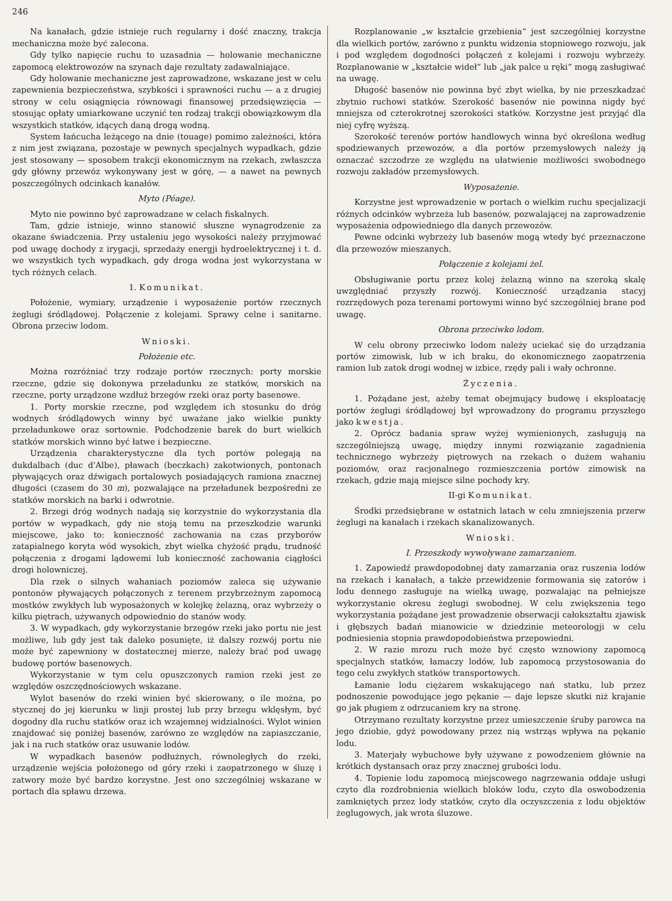246
Na kanałach, gdzie istnieje ruch regularny i dość znaczny, trakcja mechaniczna może być zalecona.
Gdy tylko napięcie ruchu to uzasadnia — holowanie mechaniczne zapomocą elektrowozów na szynach daje rezultaty zadawalniające.
Gdy holowanie mechaniczne jest zaprowadzone, wskazane jest w celu zapewnienia bezpieczeństwa, szybkości i sprawności ruchu — a z drugiej strony w celu osiągnięcia równowagi finansowej przedsięwzięcia — stosując opłaty umiarkowane uczynić ten rodzaj trakcji obowiązkowym dla wszystkich statków, idących daną drogą wodną.
System łańcucha leżącego na dnie (touage) pomimo zależności, która z nim jest związana, pozostaje w pewnych specjalnych wypadkach, gdzie jest stosowany — sposobem trakcji ekonomicznym na rzekach, zwłaszcza gdy główny przewóz wykonywany jest w górę, — a nawet na pewnych poszczególnych odcinkach kanałów.
Myto (Péage).
Myto nie powinno być zaprowadzane w celach fiskalnych.
Tam, gdzie istnieje, winno stanowić słuszne wynagrodzenie za okazane świadczenia. Przy ustaleniu jego wysokości należy przyjmować pod uwagę dochody z irygacji, sprzedaży energji hydroelektrycznej i t. d. we wszystkich tych wypadkach, gdy droga wodna jest wykorzystana w tych różnych celach.
1. Komunikat.
Położenie, wymiary, urządzenie i wyposażenie portów rzecznych żeglugi śródlądowej. Połączenie z kolejami. Sprawy celne i sanitarne. Obrona przeciw lodom.
Wnioski.
Położenie etc.
Można rozróżniać trzy rodzaje portów rzecznych: porty morskie rzeczne, gdzie się dokonywa przeładunku ze statków, morskich na rzeczne, porty urządzone wzdłuż brzegów rzeki oraz porty basenowe.
1. Porty morskie rzeczne, pod względem ich stosunku do dróg wodnych śródlądowych winny być uważane jako wielkie punkty przeładunkowe oraz sortownie. Podchodzenie barek do burt wielkich statków morskich winno być łatwe i bezpieczne.
Urządzenia charakterystyczne dla tych portów polegają na dukdalbach (duc d'Albe), pławach (beczkach) zakotwionych, pontonach pływających oraz dźwigach portalowych posiadających ramiona znacznej długości (czasem do 30 m), pozwalające na przeładunek bezpośredni ze statków morskich na barki i odwrotnie.
2. Brzegi dróg wodnych nadają się korzystnie do wykorzystania dla portów w wypadkach, gdy nie stoją temu na przeszkodzie warunki miejscowe, jako to: konieczność zachowania na czas przyborów zatapialnego koryta wód wysokich, zbyt wielka chyżość prądu, trudność połączenia z drogami lądowemi lub konieczność zachowania ciągłości drogi holowniczej.
Dla rzek o silnych wahaniach poziomów zaleca się używanie pontonów pływających połączonych z terenem przybrzeżnym zapomocą mostków zwykłych lub wyposażonych w kolejkę żelazną, oraz wybrzeży o kilku piętrach, używanych odpowiednio do stanów wody.
3. W wypadkach, gdy wykorzystanie brzegów rzeki jako portu nie jest możliwe, lub gdy jest tak daleko posunięte, iż dalszy rozwój portu nie może być zapewniony w dostatecznej mierze, należy brać pod uwagę budowę portów basenowych.
Wykorzystanie w tym celu opuszczonych ramion rzeki jest ze względów oszczędnościowych wskazane.
Wylot basenów do rzeki winien być skierowany, o ile można, po stycznej do jej kierunku w linji prostej lub przy brzegu wklęsłym, być dogodny dla ruchu statków oraz ich wzajemnej widzialności. Wylot winien znajdować się poniżej basenów, zarówno ze względów na zapiaszczanie, jak i na ruch statków oraz usuwanie lodów.
W wypadkach basenów podłużnych, równoległych do rzeki, urządzenie wejścia położonego od góry rzeki i zaopatrzonego w śluzę i zatwory może być bardzo korzystne. Jest ono szczególniej wskazane w portach dla spławu drzewa.
Rozplanowanie „w kształcie grzebienia“ jest szczególniej korzystne dla wielkich portów, zarówno z punktu widzenia stopniowego rozwoju, jak i pod względem dogodności połączeń z kolejami i rozwoju wybrzeży. Rozplanowanie w „kształcie wideł“ lub „jak palce u ręki“ mogą zasługiwać na uwagę.
Długość basenów nie powinna być zbyt wielka, by nie przeszkadzać zbytnio ruchowi statków. Szerokość basenów nie powinna nigdy być mniejsza od czterokrotnej szerokości statków. Korzystne jest przyjąć dla niej cyfrę wyższą.
Szerokość terenów portów handlowych winna być określona według spodziewanych przewozów, a dla portów przemysłowych należy ją oznaczać szczodrze ze względu na ułatwienie możliwości swobodnego rozwoju zakładów przemysłowych.
Wyposażenie.
Korzystne jest wprowadzenie w portach o wielkim ruchu specjalizacji różnych odcinków wybrzeża lub basenów, pozwalającej na zaprowadzenie wyposażenia odpowiedniego dla danych przewozów.
Pewne odcinki wybrzeży lub basenów mogą wtedy być przeznaczone dla przewozów mieszanych.
Połączenie z kolejami żel.
Obsługiwanie portu przez kolej żelazną winno na szeroką skalę uwzględniać przyszły rozwój. Konieczność urządzania stacyj rozrzędowych poza terenami portowymi winno być szczególniej brane pod uwagę.
Obrona przeciwko lodom.
W celu obrony przeciwko lodom należy uciekać się do urządzania portów zimowisk, lub w ich braku, do ekonomicznego zaopatrzenia ramion lub zatok drogi wodnej w izbice, rzędy pali i wały ochronne.
Życzenia.
1. Pożądane jest, ażeby temat obejmujący budowę i eksploatację portów żeglugi śródlądowej był wprowadzony do programu przyszłego jako kwestja.
2. Oprócz badania spraw wyżej wymienionych, zasługują na szczególniejszą uwagę, między innymi rozwiązanie zagadnienia technicznego wybrzeży piętrowych na rzekach o dużem wahaniu poziomów, oraz racjonalnego rozmieszczenia portów zimowisk na rzekach, gdzie mają miejsce silne pochody kry.
II-gi Komunikat.
Środki przedsiębrane w ostatnich latach w celu zmniejszenia przerw żeglugi na kanałach i rzekach skanalizowanych.
Wnioski.
I. Przeszkody wywoływane zamarzaniem.
1. Zapowiedź prawdopodobnej daty zamarzania oraz ruszenia lodów na rzekach i kanałach, a także przewidzenie formowania się zatorów i lodu dennego zasługuje na wielką uwagę, pozwalając na pełniejsze wykorzystanie okresu żeglugi swobodnej. W celu zwiększenia tego wykorzystania pożądane jest prowadzenie obserwacji całokształtu zjawisk i głębszych badań mianowicie w dziedzinie meteorologji w celu podniesienia stopnia prawdopodobieństwa przepowiedni.
2. W razie mrozu ruch może być często wznowiony zapomocą specjalnych statków, łamaczy lodów, lub zapomocą przystosowania do tego celu zwykłych statków transportowych.
Łamanie lodu ciężarem wskakującego nań statku, lub przez podnoszenie powodujące jego pękanie — daje lepsze skutki niż krajanie go jak pługiem z odrzucaniem kry na stronę.
Otrzymano rezultaty korzystne przez umieszczenie śruby parowca na jego dziobie, gdyż powodowany przez nią wstrząs wpływa na pękanie lodu.
3. Materjały wybuchowe były używane z powodzeniem głównie na krótkich dystansach oraz przy znacznej grubości lodu.
4. Topienie lodu zapomocą miejscowego nagrzewania oddaje usługi czyto dla rozdrobnienia wielkich bloków lodu, czyto dla oswobodzenia zamkniętych przez lody statków, czyto dla oczyszczenia z lodu objektów żeglugowych, jak wrota śluzowe.